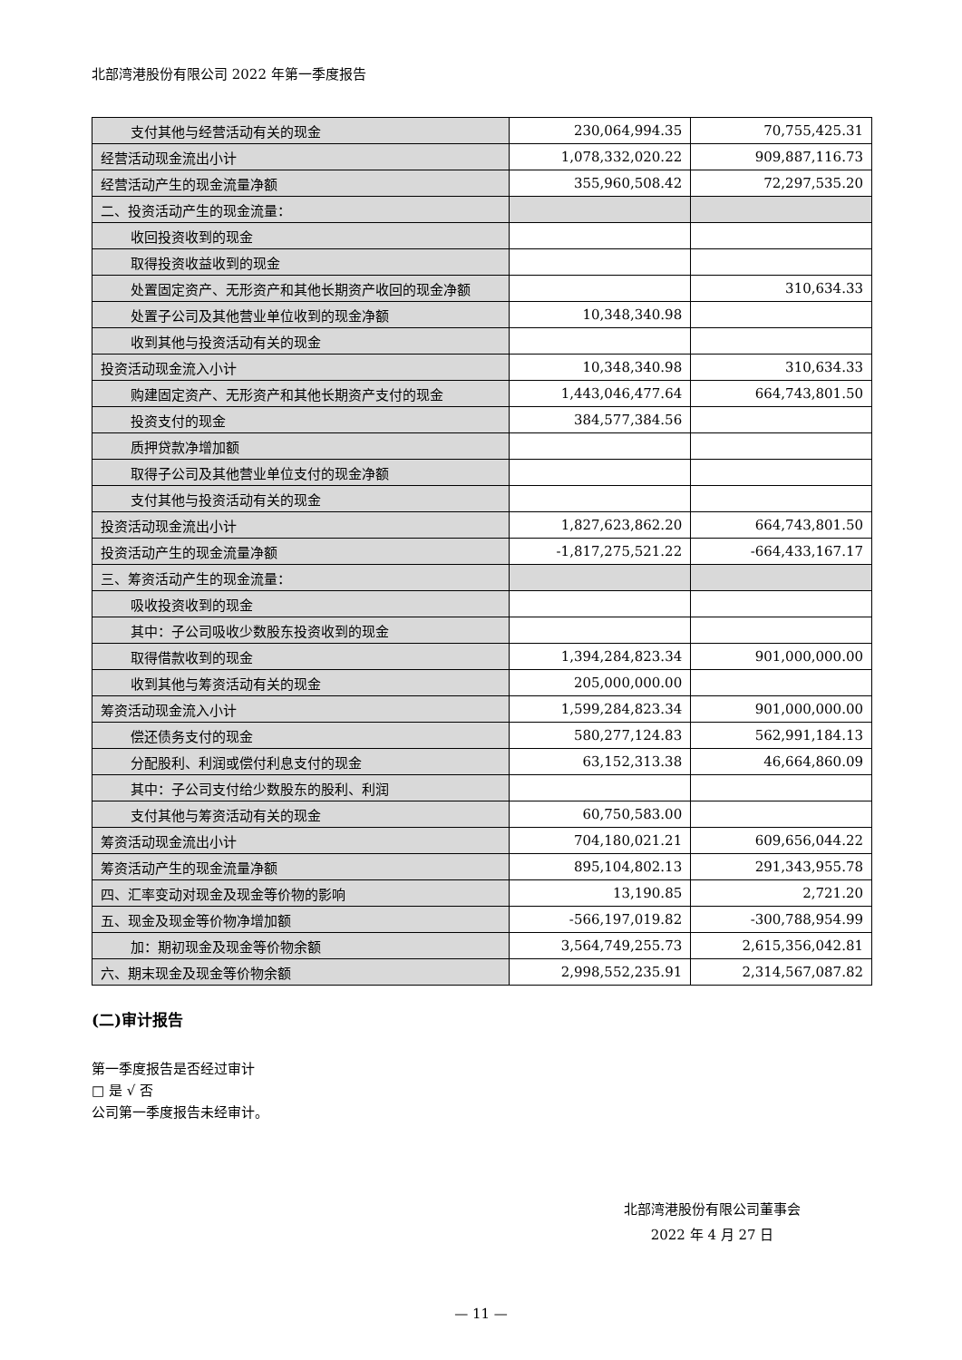北部湾港股份有限公司 2022 年第一季度报告
| 支付其他与经营活动有关的现金 | 230,064,994.35 | 70,755,425.31 |
| 经营活动现金流出小计 | 1,078,332,020.22 | 909,887,116.73 |
| 经营活动产生的现金流量净额 | 355,960,508.42 | 72,297,535.20 |
| 二、投资活动产生的现金流量： | | |
| 收回投资收到的现金 | | |
| 取得投资收益收到的现金 | | |
| 处置固定资产、无形资产和其他长期资产收回的现金净额 | | 310,634.33 |
| 处置子公司及其他营业单位收到的现金净额 | 10,348,340.98 | |
| 收到其他与投资活动有关的现金 | | |
| 投资活动现金流入小计 | 10,348,340.98 | 310,634.33 |
| 购建固定资产、无形资产和其他长期资产支付的现金 | 1,443,046,477.64 | 664,743,801.50 |
| 投资支付的现金 | 384,577,384.56 | |
| 质押贷款净增加额 | | |
| 取得子公司及其他营业单位支付的现金净额 | | |
| 支付其他与投资活动有关的现金 | | |
| 投资活动现金流出小计 | 1,827,623,862.20 | 664,743,801.50 |
| 投资活动产生的现金流量净额 | -1,817,275,521.22 | -664,433,167.17 |
| 三、筹资活动产生的现金流量： | | |
| 吸收投资收到的现金 | | |
| 其中：子公司吸收少数股东投资收到的现金 | | |
| 取得借款收到的现金 | 1,394,284,823.34 | 901,000,000.00 |
| 收到其他与筹资活动有关的现金 | 205,000,000.00 | |
| 筹资活动现金流入小计 | 1,599,284,823.34 | 901,000,000.00 |
| 偿还债务支付的现金 | 580,277,124.83 | 562,991,184.13 |
| 分配股利、利润或偿付利息支付的现金 | 63,152,313.38 | 46,664,860.09 |
| 其中：子公司支付给少数股东的股利、利润 | | |
| 支付其他与筹资活动有关的现金 | 60,750,583.00 | |
| 筹资活动现金流出小计 | 704,180,021.21 | 609,656,044.22 |
| 筹资活动产生的现金流量净额 | 895,104,802.13 | 291,343,955.78 |
| 四、汇率变动对现金及现金等价物的影响 | 13,190.85 | 2,721.20 |
| 五、现金及现金等价物净增加额 | -566,197,019.82 | -300,788,954.99 |
| 加：期初现金及现金等价物余额 | 3,564,749,255.73 | 2,615,356,042.81 |
| 六、期末现金及现金等价物余额 | 2,998,552,235.91 | 2,314,567,087.82 |
(二)审计报告
第一季度报告是否经过审计
□ 是 √ 否
公司第一季度报告未经审计。
北部湾港股份有限公司董事会
2022 年 4 月 27 日
— 11 —